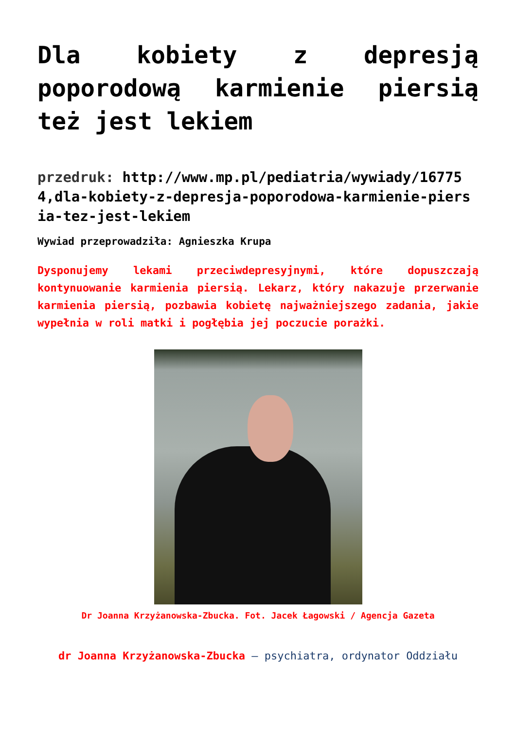Dla kobiety z depresją poporodową karmienie piersią też jest lekiem
przedruk: http://www.mp.pl/pediatria/wywiady/167754,dla-kobiety-z-depresja-poporodowa-karmienie-piersia-tez-jest-lekiem
Wywiad przeprowadziła: Agnieszka Krupa
Dysponujemy lekami przeciwdepresyjnymi, które dopuszczają kontynuowanie karmienia piersią. Lekarz, który nakazuje przerwanie karmienia piersią, pozbawia kobietę najważniejszego zadania, jakie wypełnia w roli matki i pogłębia jej poczucie porażki.
Dr Joanna Krzyżanowska-Zbucka. Fot. Jacek Łagowski / Agencja Gazeta
dr Joanna Krzyżanowska-Zbucka – psychiatra, ordynator Oddziału